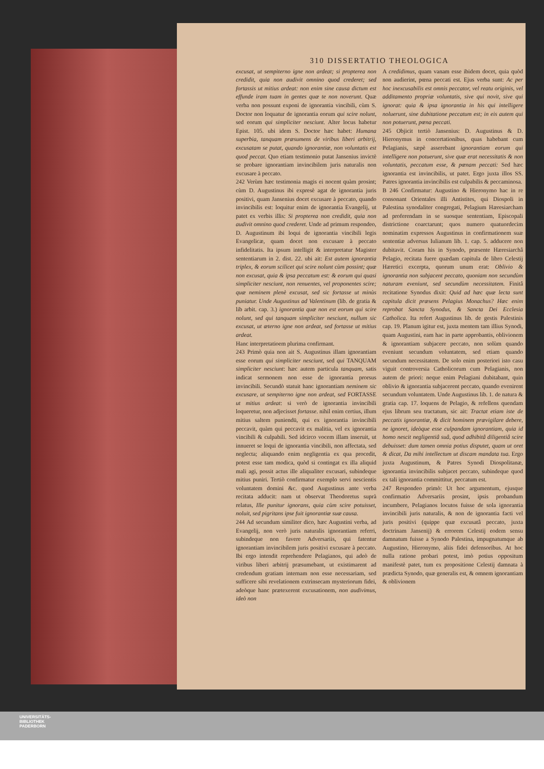310 DISSERTATIO THEOLOGICA
excusat, ut sempiterno igne non ardeat; si propterea non credidit, quia non audivit omnino quod crederet; sed fortassis ut mitius ardeat: non enim sine causa dictum est effunde iram tuam in gentes quæ te non noverunt. Quæ verba non possunt exponi de ignorantia vincibili, cùm S. Doctor non loquatur de ignorantia eorum qui scire nolunt, sed eorum qui simpliciter nesciunt. Alter locus habetur Epist. 105. ubi idem S. Doctor hæc habet: Humana superbia, tanquam præsumens de viribus liberi arbitrij, excusatam se putat, quando ignorantiæ, non voluntatis est quod peccat. Quo etiam testimonio putat Jansenius invictè se probare ignorantiam invincibilem juris naturalis non excusare à peccato.
242 Verùm hæc testimonia magis ei nocent quàm prosint; cùm D. Augustinus ibi expresè agat de ignorantia juris positivi, quam Jansenius docet excusare à peccato, quando invincibilis est: loquitur enim de ignorantia Evangelij, ut patet ex verbis illis: Si propterea non credidit, quia non audivit omnino quod crederet. Unde ad primum respondeo, D. Augustinum ibi loqui de ignorantia vincibili legis Evangelicæ, quam docet non excusare à peccato infidelitatis. Ita ipsum intelligit & interpretatur Magister sententiarum in 2. dist. 22. ubi ait: Est autem ignorantia triplex, & eorum scilicet qui scire nolunt cùm possint; quæ non excusat, quia & ipsa peccatum est: & eorum qui quasi simpliciter nesciunt, non renuentes, vel proponentes scire; quæ neminem plenè excusat, sed sic fortasse ut minùs puniatur. Unde Augustinus ad Valentinum (lib. de gratia & lib arbit. cap. 3.) ignorantia quæ non est eorum qui scire nolunt, sed qui tanquam simpliciter nesciunt, nullum sic excusat, ut æterno igne non ardeat, sed fortasse ut mitius ardeat.
Hanc interpretatioem plurima confirmant.
243 Primò quia non ait S. Augustinus illam ignorantiam esse eorum qui simpliciter nesciunt, sed qui TANQUAM simpliciter nesciunt: hæc autem particula tanquam, satis indicat sermonem non esse de ignorantia prorsus invincibili. Secundò statuit hanc ignorantiam neminem sic excusare, ut sempiterno igne non ardeat, sed FORTASSE ut mitius ardeat: si verò de ignorantia invincibili loqueretur, non adjecisset fortasse. nihil enim certius, illum mitius saltem puniendū, qui ex ignorantia invincibili peccavit, quàm qui peccavit ex malitia, vel ex ignorantia vincibili & culpabili. Sed idcirco vocem illam inseruit, ut innueret se loqui de ignorantia vincibili, non affectata, sed neglecta; aliquando enim negligentia ex qua procedit, potest esse tam modica, quòd si contingat ex illa aliquid mali agi, possit actus ille aliqualiter excusari, subindeque mitius puniri. Tertiò confirmatur exemplo servi nescientis voluntatem domini &c. quod Augustinus ante verba recitata adducit: nam ut observat Theodoretus suprà relatus, Ille punitur ignorans, quia cùm scire potuisset, noluit, sed pigritans ipse fuit ignorantiæ suæ causa.
244 Ad secundum similiter dico, hæc Augustini verba, ad Evangelij, non verò juris naturalis ignorantiam referri, subindeque non favere Adversariis, qui fatentur ignorantiam invincibilem juris positivi excusare à peccato. Ibi ergo intendit reprehendere Pelagianos, qui adeò de viribus liberi arbitrij præsumebant, ut existimarent ad credendum gratiam internam non esse necessariam, sed sufficere sibi revelationem extrinsecam mysteriorum fidei, adeòque hanc prætexerent excusationem, non audivimus, ideò non
A credidimus, quam vanam esse ibidem docet, quia quòd non audierint, pœna peccati est. Ejus verba sunt: Ac per hoc inexcusabilis est omnis peccator, vel reatu originis, vel additamento propriæ voluntatis, sive qui novit, sive qui ignorat: quia & ipsa ignorantia in his qui intelligere noluerunt, sine dubitatione peccatum est; in eis autem qui non potuerunt, pœna peccati.
245 Objicit tertiò Jansenius: D. Augustinus & D. Hieronymus in concertationibus, quas habebant cum Pelagianis, sæpè asserebant ignorantiam eorum qui intelligere non potuerunt, sive quæ erat necessitatis & non voluntatis, peccatum esse, & pœnam peccati: Sed hæc ignorantia est invincibilis, ut patet. Ergo juxta illos SS. Patres ignorantia invincibilis est culpabilis & peccaminosa.
B 246 Confirmatur: Augustino & Hieronymo hac in re consonant Orientales illi Antistites, qui Diospoli in Palestina synodaliter congregati, Pelagium Hæresiarcham ad proferendam in se suosque sententiam, Episcopali districtione coarctarunt; quos numero quatuordecim nominatim expressos Augustinus in confirmationem suæ sententiæ adversus Iulianum lib. 1. cap. 5. adducere non dubitavit. Coram his in Synodo, præsente Hæresiarchâ Pelagio, recitata fuere quædam capitula de libro Celestij Hæretici excerpta, quorum unum erat: Oblivio & ignorantia non subjacent peccato, quoniam non secundùm naturam eveniunt, sed secundùm necessitatem. Finitâ recitatione Synodus dixit: Quid ad hæc quæ lecta sunt capitula dicit præsens Pelagius Monachus? Hæc enim reprobat Sancta Synodus, & Sancta Dei Ecclesia Catholica. Ita refert Augustinus lib. de gestis Palestinis cap. 19. Planum igitur est, juxta mentem tam illius Synodi, quam Augustini, eam hac in parte approbantis, oblivionem & ignorantiam subjacere peccato, non solùm quando eveniunt secundum voluntatem, sed etiam quando secundum necessitatem. De solo enim posteriori isto casu viguit controversia Catholicorum cum Pelagianis, non autem de priori: neque enim Pelagiani dubitabant, quin oblivio & ignorantia subjacerent peccato, quando evenirent secundum voluntatem. Unde Augustinus lib. 1. de natura & gratia cap. 17. loquens de Pelagio, & refellens quendam ejus librum seu tractatum, sic ait: Tractat etiam iste de peccatis ignorantiæ, & dicit hominem prævigilare debere, ne ignoret, ideòque esse culpandam ignorantiam, quia id homo nescit negligentiâ suâ, quod adhibitâ diligentiâ scire debuisset: dum tamen omnia potius disputet, quam ut oret & dicat, Da mihi intellectum ut discam mandata tua. Ergo juxta Augustinum, & Patres Synodi Diospolitanæ, ignorantia invincibilis subjacet peccato, subindeque quod ex tali ignorantia committitur, peccatum est.
247 Respondeo primò: Ut hoc argumentum, ejusque confirmatio Adversariis prosint, ipsis probandum incumbere, Pelagianos locutos fuisse de sola ignorantia invincibili juris naturalis, & non de ignorantia facti vel juris positivi (quippe quæ excusatâ peccato, juxta doctrinam Jansenij) & errorem Celestij eodem sensu damnatum fuisse a Synodo Palestina, impugnatumque ab Augustino, Hieronymo, aliis fidei defensoribus. At hoc nulla ratione probari potest, imò potius oppositum manifestè patet, tum ex propositione Celestij damnata à prædicta Synodo, quæ generalis est, & omnem ignorantiam & oblivionem
UNIVERSITÄTS-
BIBLIOTHEK
PADERBORN